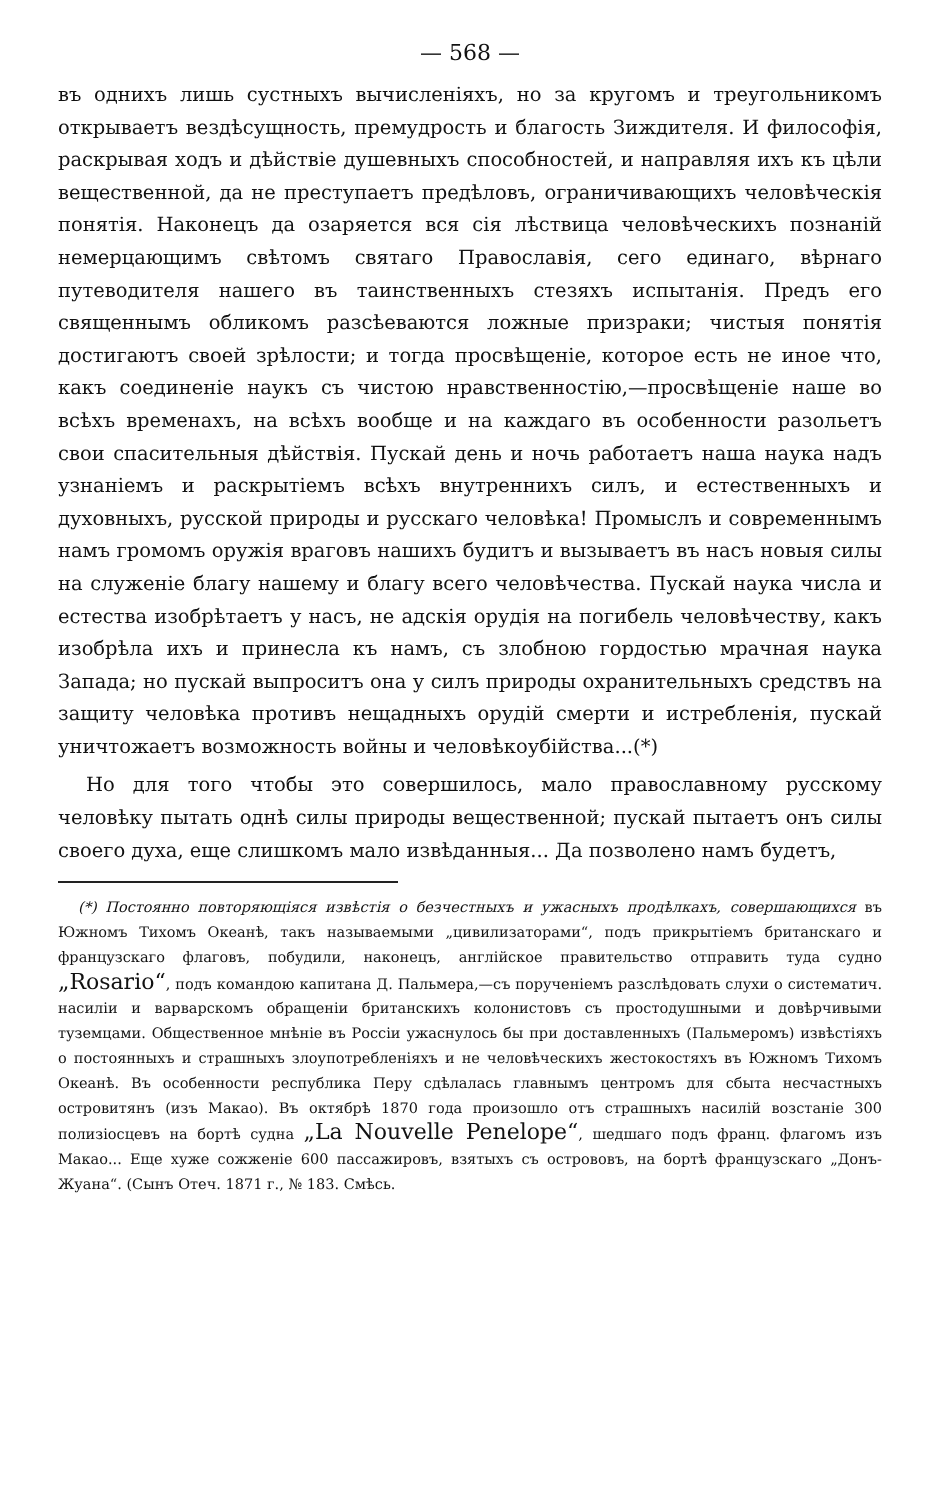— 568 —
въ однихъ лишь сустныхъ вычисленіяхъ, но за кругомъ и треугольникомъ открываетъ вездѣсущность, премудрость и благость Зиждителя. И философія, раскрывая ходъ и дѣйствіе душевныхъ способностей, и направляя ихъ къ цѣли вещественной, да не преступаетъ предѣловъ, ограничивающихъ человѣческія понятія. Наконецъ да озаряется вся сія лѣствица человѣческихъ познаній немерцающимъ свѣтомъ святаго Православія, сего единаго, вѣрнаго путеводителя нашего въ таинственныхъ стезяхъ испытанія. Предъ его священнымъ обликомъ разсѣеваются ложные призраки; чистыя понятія достигаютъ своей зрѣлости; и тогда просвѣщеніе, которое есть не иное что, какъ соединеніе наукъ съ чистою нравственностію,—просвѣщеніе наше во всѣхъ временахъ, на всѣхъ вообще и на каждаго въ особенности разольетъ свои спасительныя дѣйствія. Пускай день и ночь работаетъ наша наука надъ узнаніемъ и раскрытіемъ всѣхъ внутреннихъ силъ, и естественныхъ и духовныхъ, русской природы и русскаго человѣка! Промыслъ и современнымъ намъ громомъ оружія враговъ нашихъ будитъ и вызываетъ въ насъ новыя силы на служеніе благу нашему и благу всего человѣчества. Пускай наука числа и естества изобрѣтаетъ у насъ, не адскія орудія на погибель человѣчеству, какъ изобрѣла ихъ и принесла къ намъ, съ злобною гордостью мрачная наука Запада; но пускай выпроситъ она у силъ природы охранительныхъ средствъ на защиту человѣка противъ нещадныхъ орудій смерти и истребленія, пускай уничтожаетъ возможность войны и человѣкоубійства...(*)
Но для того чтобы это совершилось, мало православному русскому человѣку пытать однѣ силы природы вещественной; пускай пытаетъ онъ силы своего духа, еще слишкомъ мало извѣданныя... Да позволено намъ будетъ,
(*) Постоянно повторяющіяся извѣстія о безчестныхъ и ужасныхъ продѣлкахъ, совершающихся въ Южномъ Тихомъ Океанѣ, такъ называемыми „цивилизаторами“, подъ прикрытіемъ британскаго и французскаго флаговъ, побудили, наконецъ, англійское правительство отправить туда судно „Rosario“, подъ командою капитана Д. Пальмера,—съ порученіемъ разслѣдовать слухи о систематич. насиліи и варварскомъ обращеніи британскихъ колонистовъ съ простодушными и довѣрчивыми туземцами. Общественное мнѣніе въ Россіи ужаснулось бы при доставленныхъ (Пальмеромъ) извѣстіяхъ о постоянныхъ и страшныхъ злоупотребленіяхъ и не человѣческихъ жестокостяхъ въ Южномъ Тихомъ Океанѣ. Въ особенности республика Перу сдѣлалась главнымъ центромъ для сбыта несчастныхъ островитянъ (изъ Макао). Въ октябрѣ 1870 года произошло отъ страшныхъ насилій возстаніе 300 полизіосцевъ на бортѣ судна „La Nouvelle Penelope“, шедшаго подъ франц. флагомъ изъ Макао... Еще хуже сожженіе 600 пассажировъ, взятыхъ съ острововъ, на бортѣ французскаго „Донъ-Жуана“. (Сынъ Отеч. 1871 г., № 183. Смѣсь.